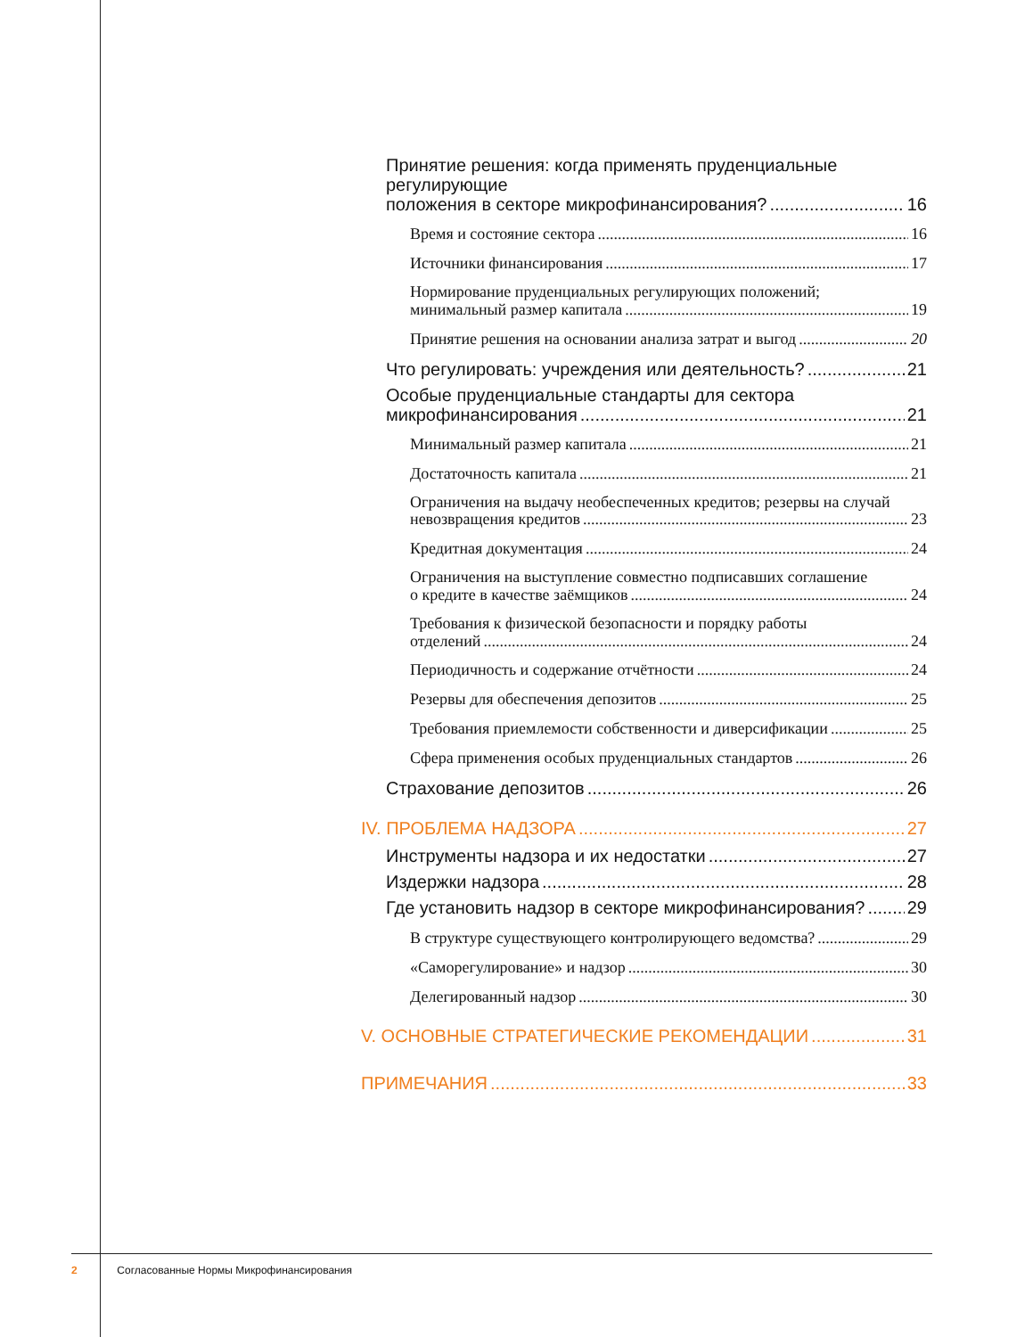Принятие решения: когда применять пруденциальные регулирующие
положения в секторе микрофинансирования? 16
Время и состояние сектора 16
Источники финансирования 17
Нормирование пруденциальных регулирующих положений;
минимальный размер капитала 19
Принятие решения на основании анализа затрат и выгод 20
Что регулировать: учреждения или деятельность? 21
Особые пруденциальные стандарты для сектора
микрофинансирования 21
Минимальный размер капитала 21
Достаточность капитала 21
Ограничения на выдачу необеспеченных кредитов; резервы на случай
невозвращения кредитов 23
Кредитная документация 24
Ограничения на выступление совместно подписавших соглашение
о кредите в качестве заёмщиков 24
Требования к физической безопасности и порядку работы
отделений 24
Периодичность и содержание отчётности 24
Резервы для обеспечения депозитов 25
Требования приемлемости собственности и диверсификации 25
Сфера применения особых пруденциальных стандартов 26
Страхование депозитов 26
IV. ПРОБЛЕМА НАДЗОРА 27
Инструменты надзора и их недостатки 27
Издержки надзора 28
Где установить надзор в секторе микрофинансирования? 29
В структуре существующего контролирующего ведомства? 29
«Саморегулирование» и надзор 30
Делегированный надзор 30
V. ОСНОВНЫЕ СТРАТЕГИЧЕСКИЕ РЕКОМЕНДАЦИИ 31
ПРИМЕЧАНИЯ 33
2 Согласованные Нормы Микрофинансирования